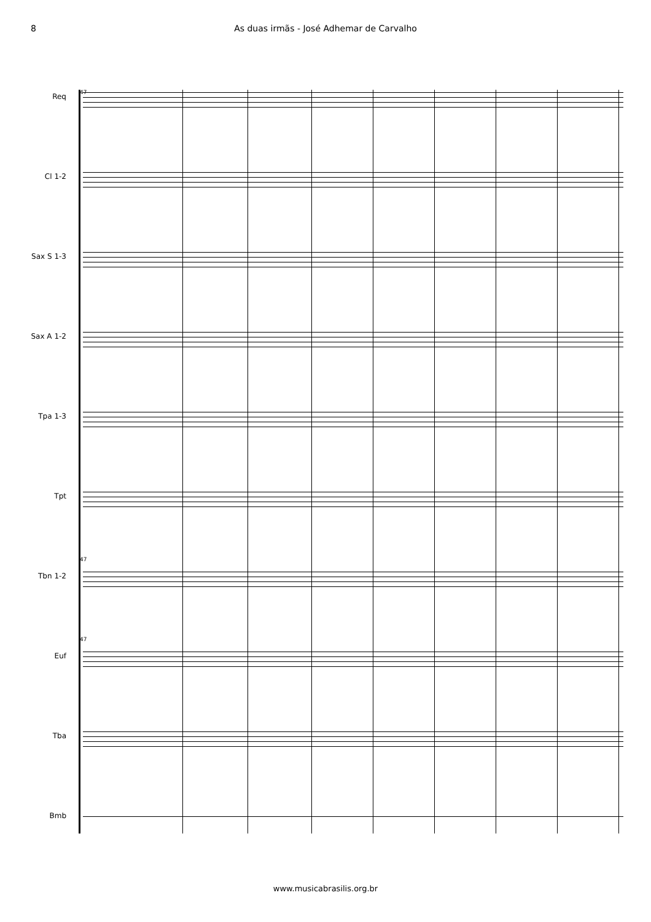8 As duas irmãs - José Adhemar de Carvalho
47
Req
Cl 1-2
Sax S 1-3
Sax A 1-2
Tpa 1-3
Tpt
47
Tbn 1-2
47
Euf
Tba
Bmb
www.musicabrasilis.org.br